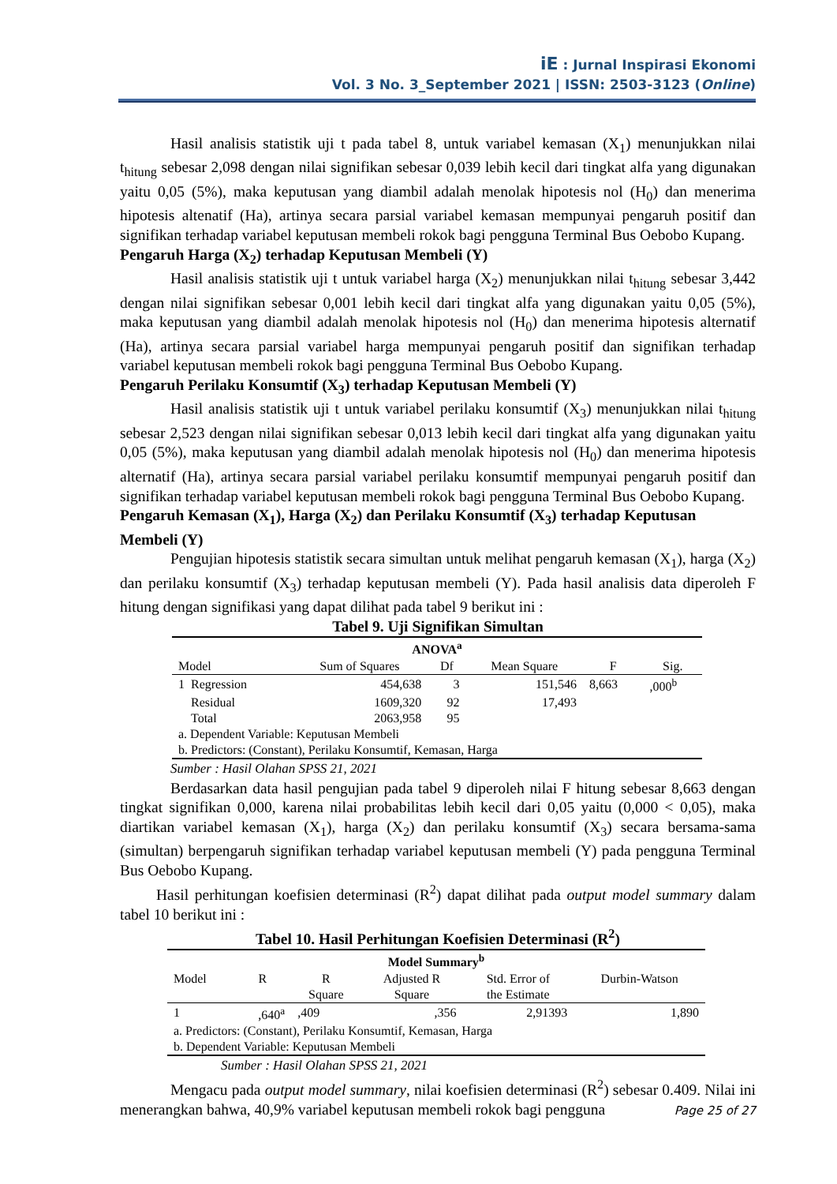iE : Jurnal Inspirasi Ekonomi
Vol. 3 No. 3_September 2021 | ISSN: 2503-3123 (Online)
Hasil analisis statistik uji t pada tabel 8, untuk variabel kemasan (X<sub>1</sub>) menunjukkan nilai t<sub>hitung</sub> sebesar 2,098 dengan nilai signifikan sebesar 0,039 lebih kecil dari tingkat alfa yang digunakan yaitu 0,05 (5%), maka keputusan yang diambil adalah menolak hipotesis nol (H<sub>0</sub>) dan menerima hipotesis altenatif (Ha), artinya secara parsial variabel kemasan mempunyai pengaruh positif dan signifikan terhadap variabel keputusan membeli rokok bagi pengguna Terminal Bus Oebobo Kupang.
Pengaruh Harga (X<sub>2</sub>) terhadap Keputusan Membeli (Y)
Hasil analisis statistik uji t untuk variabel harga (X<sub>2</sub>) menunjukkan nilai t<sub>hitung</sub> sebesar 3,442 dengan nilai signifikan sebesar 0,001 lebih kecil dari tingkat alfa yang digunakan yaitu 0,05 (5%), maka keputusan yang diambil adalah menolak hipotesis nol (H<sub>0</sub>) dan menerima hipotesis alternatif (Ha), artinya secara parsial variabel harga mempunyai pengaruh positif dan signifikan terhadap variabel keputusan membeli rokok bagi pengguna Terminal Bus Oebobo Kupang.
Pengaruh Perilaku Konsumtif (X<sub>3</sub>) terhadap Keputusan Membeli (Y)
Hasil analisis statistik uji t untuk variabel perilaku konsumtif (X<sub>3</sub>) menunjukkan nilai t<sub>hitung</sub> sebesar 2,523 dengan nilai signifikan sebesar 0,013 lebih kecil dari tingkat alfa yang digunakan yaitu 0,05 (5%), maka keputusan yang diambil adalah menolak hipotesis nol (H<sub>0</sub>) dan menerima hipotesis alternatif (Ha), artinya secara parsial variabel perilaku konsumtif mempunyai pengaruh positif dan signifikan terhadap variabel keputusan membeli rokok bagi pengguna Terminal Bus Oebobo Kupang.
Pengaruh Kemasan (X<sub>1</sub>), Harga (X<sub>2</sub>) dan Perilaku Konsumtif (X<sub>3</sub>) terhadap Keputusan Membeli (Y)
Pengujian hipotesis statistik secara simultan untuk melihat pengaruh kemasan (X<sub>1</sub>), harga (X<sub>2</sub>) dan perilaku konsumtif (X<sub>3</sub>) terhadap keputusan membeli (Y). Pada hasil analisis data diperoleh F hitung dengan signifikasi yang dapat dilihat pada tabel 9 berikut ini :
Tabel 9. Uji Signifikan Simultan
| ANOVA<sup>a</sup> | | | | | |
| --- | --- | --- | --- | --- | --- |
| Model | Sum of Squares | Df | Mean Square | F | Sig. |
| 1 Regression | 454,638 | 3 | 151,546 | 8,663 | ,000<sup>b</sup> |
| Residual | 1609,320 | 92 | 17,493 | | |
| Total | 2063,958 | 95 | | | |
| a. Dependent Variable: Keputusan Membeli | | | | | |
| b. Predictors: (Constant), Perilaku Konsumtif, Kemasan, Harga | | | | | |
Sumber : Hasil Olahan SPSS 21, 2021
Berdasarkan data hasil pengujian pada tabel 9 diperoleh nilai F hitung sebesar 8,663 dengan tingkat signifikan 0,000, karena nilai probabilitas lebih kecil dari 0,05 yaitu (0,000 < 0,05), maka diartikan variabel kemasan (X<sub>1</sub>), harga (X<sub>2</sub>) dan perilaku konsumtif (X<sub>3</sub>) secara bersama-sama (simultan) berpengaruh signifikan terhadap variabel keputusan membeli (Y) pada pengguna Terminal Bus Oebobo Kupang.
Hasil perhitungan koefisien determinasi (R<sup>2</sup>) dapat dilihat pada output model summary dalam tabel 10 berikut ini :
Tabel 10. Hasil Perhitungan Koefisien Determinasi (R<sup>2</sup>)
| Model Summary<sup>b</sup> | | | | | |
| --- | --- | --- | --- | --- | --- |
| Model | R | R Square | Adjusted R Square | Std. Error of the Estimate | Durbin-Watson |
| 1 | ,640<sup>a</sup> | ,409 | ,356 | 2,91393 | 1,890 |
| a. Predictors: (Constant), Perilaku Konsumtif, Kemasan, Harga | | | | | |
| b. Dependent Variable: Keputusan Membeli | | | | | |
Sumber : Hasil Olahan SPSS 21, 2021
Mengacu pada output model summary, nilai koefisien determinasi (R<sup>2</sup>) sebesar 0.409. Nilai ini menerangkan bahwa, 40,9% variabel keputusan membeli rokok bagi pengguna
Page 25 of 27